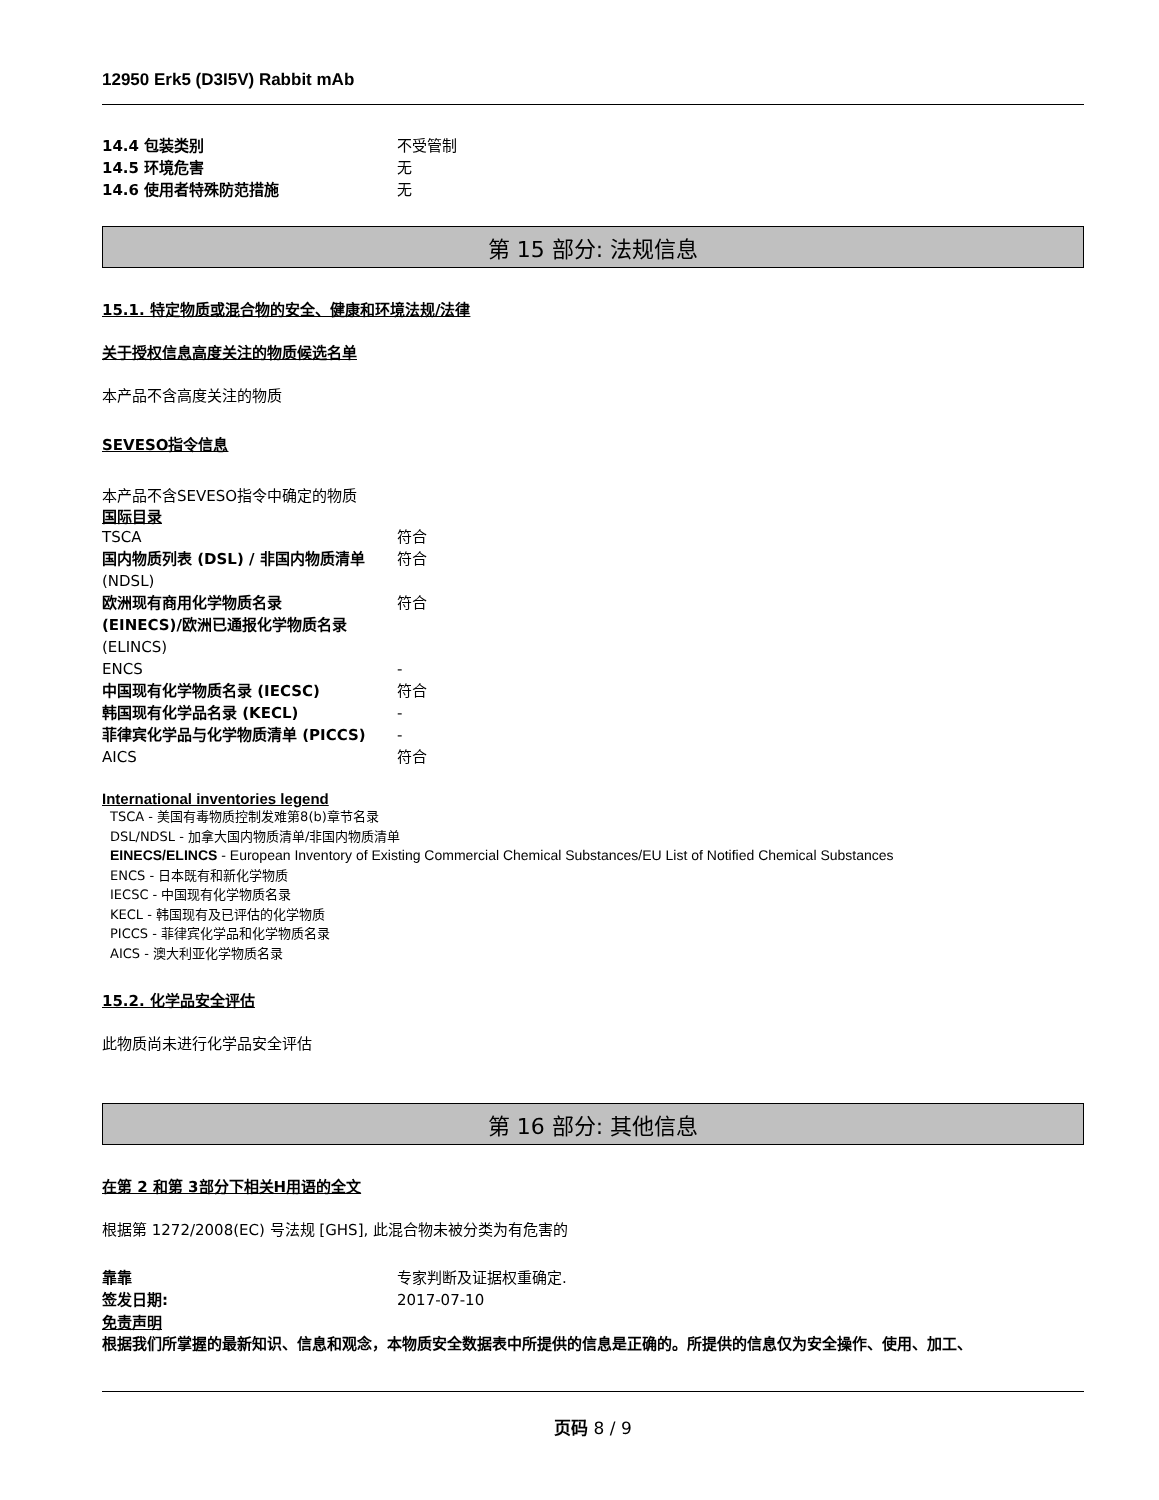12950 Erk5 (D3I5V) Rabbit mAb
| 14.4 包装类别 | 不受管制 |
| 14.5 环境危害 | 无 |
| 14.6 使用者特殊防范措施 | 无 |
第 15 部分: 法规信息
15.1. 特定物质或混合物的安全、健康和环境法规/法律
关于授权信息高度关注的物质候选名单
本产品不含高度关注的物质
SEVESO指令信息
本产品不含SEVESO指令中确定的物质
国际目录
| TSCA | 符合 |
| 国内物质列表 (DSL) / 非国内物质清单 (NDSL) | 符合 |
| 欧洲现有商用化学物质名录 (EINECS)/欧洲已通报化学物质名录 (ELINCS) | 符合 |
| ENCS | - |
| 中国现有化学物质名录 (IECSC) | 符合 |
| 韩国现有化学品名录 (KECL) | - |
| 菲律宾化学品与化学物质清单 (PICCS) | - |
| AICS | 符合 |
International inventories legend
TSCA - 美国有毒物质控制发难第8(b)章节名录
DSL/NDSL - 加拿大国内物质清单/非国内物质清单
EINECS/ELINCS - European Inventory of Existing Commercial Chemical Substances/EU List of Notified Chemical Substances
ENCS - 日本既有和新化学物质
IECSC - 中国现有化学物质名录
KECL - 韩国现有及已评估的化学物质
PICCS - 菲律宾化学品和化学物质名录
AICS - 澳大利亚化学物质名录
15.2. 化学品安全评估
此物质尚未进行化学品安全评估
第 16 部分: 其他信息
在第 2 和第 3部分下相关H用语的全文
根据第 1272/2008(EC) 号法规 [GHS], 此混合物未被分类为有危害的
| 靠靠 | 专家判断及证据权重确定. |
| 签发日期: | 2017-07-10 |
免责声明
根据我们所掌握的最新知识、信息和观念，本物质安全数据表中所提供的信息是正确的。所提供的信息仅为安全操作、使用、加工、
页码 8 / 9